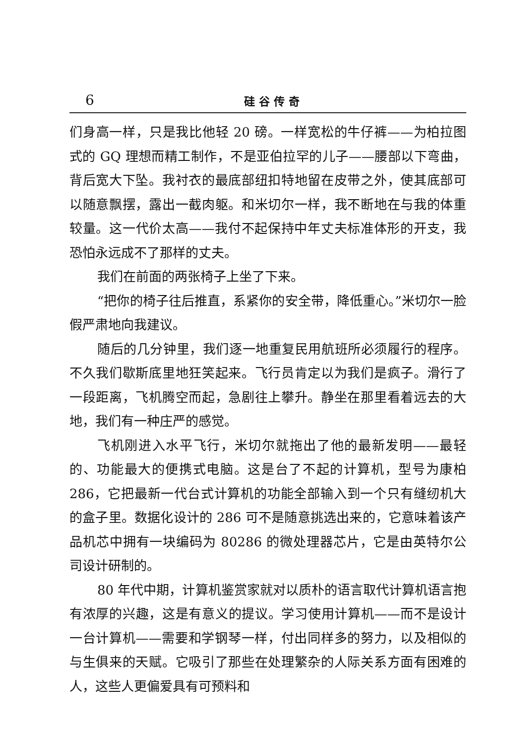6 硅谷传奇
们身高一样，只是我比他轻 20 磅。一样宽松的牛仔裤——为柏拉图式的 GQ 理想而精工制作，不是亚伯拉罕的儿子——腰部以下弯曲，背后宽大下坠。我衬衣的最底部纽扣特地留在皮带之外，使其底部可以随意飘摆，露出一截肉躯。和米切尔一样，我不断地在与我的体重较量。这一代价太高——我付不起保持中年丈夫标准体形的开支，我恐怕永远成不了那样的丈夫。
我们在前面的两张椅子上坐了下来。
“把你的椅子往后推直，系紧你的安全带，降低重心。”米切尔一脸假严肃地向我建议。
随后的几分钟里，我们逐一地重复民用航班所必须履行的程序。不久我们歇斯底里地狂笑起来。飞行员肯定以为我们是疯子。滑行了一段距离，飞机腾空而起，急剧往上攀升。静坐在那里看着远去的大地，我们有一种庄严的感觉。
飞机刚进入水平飞行，米切尔就拖出了他的最新发明——最轻的、功能最大的便携式电脑。这是台了不起的计算机，型号为康柏 286，它把最新一代台式计算机的功能全部输入到一个只有缝纫机大的盒子里。数据化设计的 286 可不是随意挑选出来的，它意味着该产品机芯中拥有一块编码为 80286 的微处理器芯片，它是由英特尔公司设计研制的。
80 年代中期，计算机鉴赏家就对以质朴的语言取代计算机语言抱有浓厚的兴趣，这是有意义的提议。学习使用计算机——而不是设计一台计算机——需要和学钢琴一样，付出同样多的努力，以及相似的与生俱来的天赋。它吸引了那些在处理繁杂的人际关系方面有困难的人，这些人更偏爱具有可预料和